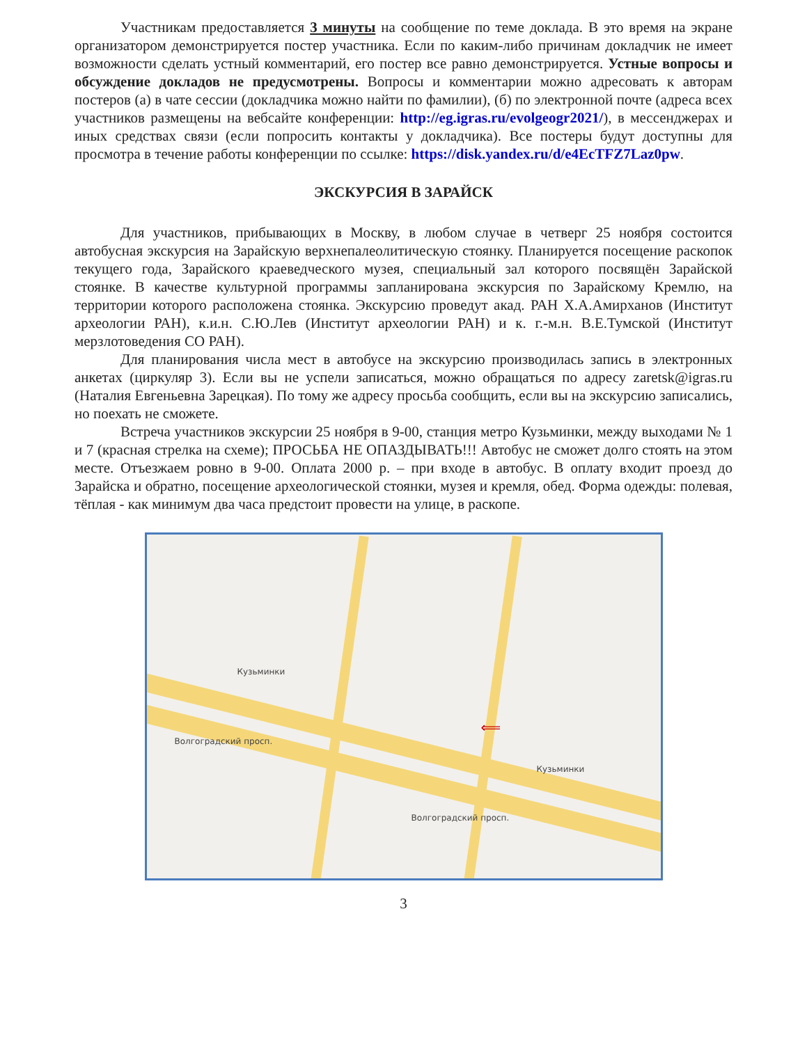Участникам предоставляется 3 минуты на сообщение по теме доклада. В это время на экране организатором демонстрируется постер участника. Если по каким-либо причинам докладчик не имеет возможности сделать устный комментарий, его постер все равно демонстрируется. Устные вопросы и обсуждение докладов не предусмотрены. Вопросы и комментарии можно адресовать к авторам постеров (а) в чате сессии (докладчика можно найти по фамилии), (б) по электронной почте (адреса всех участников размещены на вебсайте конференции: http://eg.igras.ru/evolgeogr2021/), в мессенджерах и иных средствах связи (если попросить контакты у докладчика). Все постеры будут доступны для просмотра в течение работы конференции по ссылке: https://disk.yandex.ru/d/e4EcTFZ7Laz0pw.
ЭКСКУРСИЯ В ЗАРАЙСК
Для участников, прибывающих в Москву, в любом случае в четверг 25 ноября состоится автобусная экскурсия на Зарайскую верхнепалеолитическую стоянку. Планируется посещение раскопок текущего года, Зарайского краеведческого музея, специальный зал которого посвящён Зарайской стоянке. В качестве культурной программы запланирована экскурсия по Зарайскому Кремлю, на территории которого расположена стоянка. Экскурсию проведут акад. РАН Х.А.Амирханов (Институт археологии РАН), к.и.н. С.Ю.Лев (Институт археологии РАН) и к. г.-м.н. В.Е.Тумской (Институт мерзлотоведения СО РАН).
Для планирования числа мест в автобусе на экскурсию производилась запись в электронных анкетах (циркуляр 3). Если вы не успели записаться, можно обращаться по адресу zaretsk@igras.ru (Наталия Евгеньевна Зарецкая). По тому же адресу просьба сообщить, если вы на экскурсию записались, но поехать не сможете.
Встреча участников экскурсии 25 ноября в 9-00, станция метро Кузьминки, между выходами № 1 и 7 (красная стрелка на схеме); ПРОСЬБА НЕ ОПАЗДЫВАТЬ!!! Автобус не сможет долго стоять на этом месте. Отъезжаем ровно в 9-00. Оплата 2000 р. – при входе в автобус. В оплату входит проезд до Зарайска и обратно, посещение археологической стоянки, музея и кремля, обед. Форма одежды: полевая, тёплая - как минимум два часа предстоит провести на улице, в раскопе.
Волгоградский просп.
Волгоградский просп.
Кузьминки
⟸
Кузьминки
3